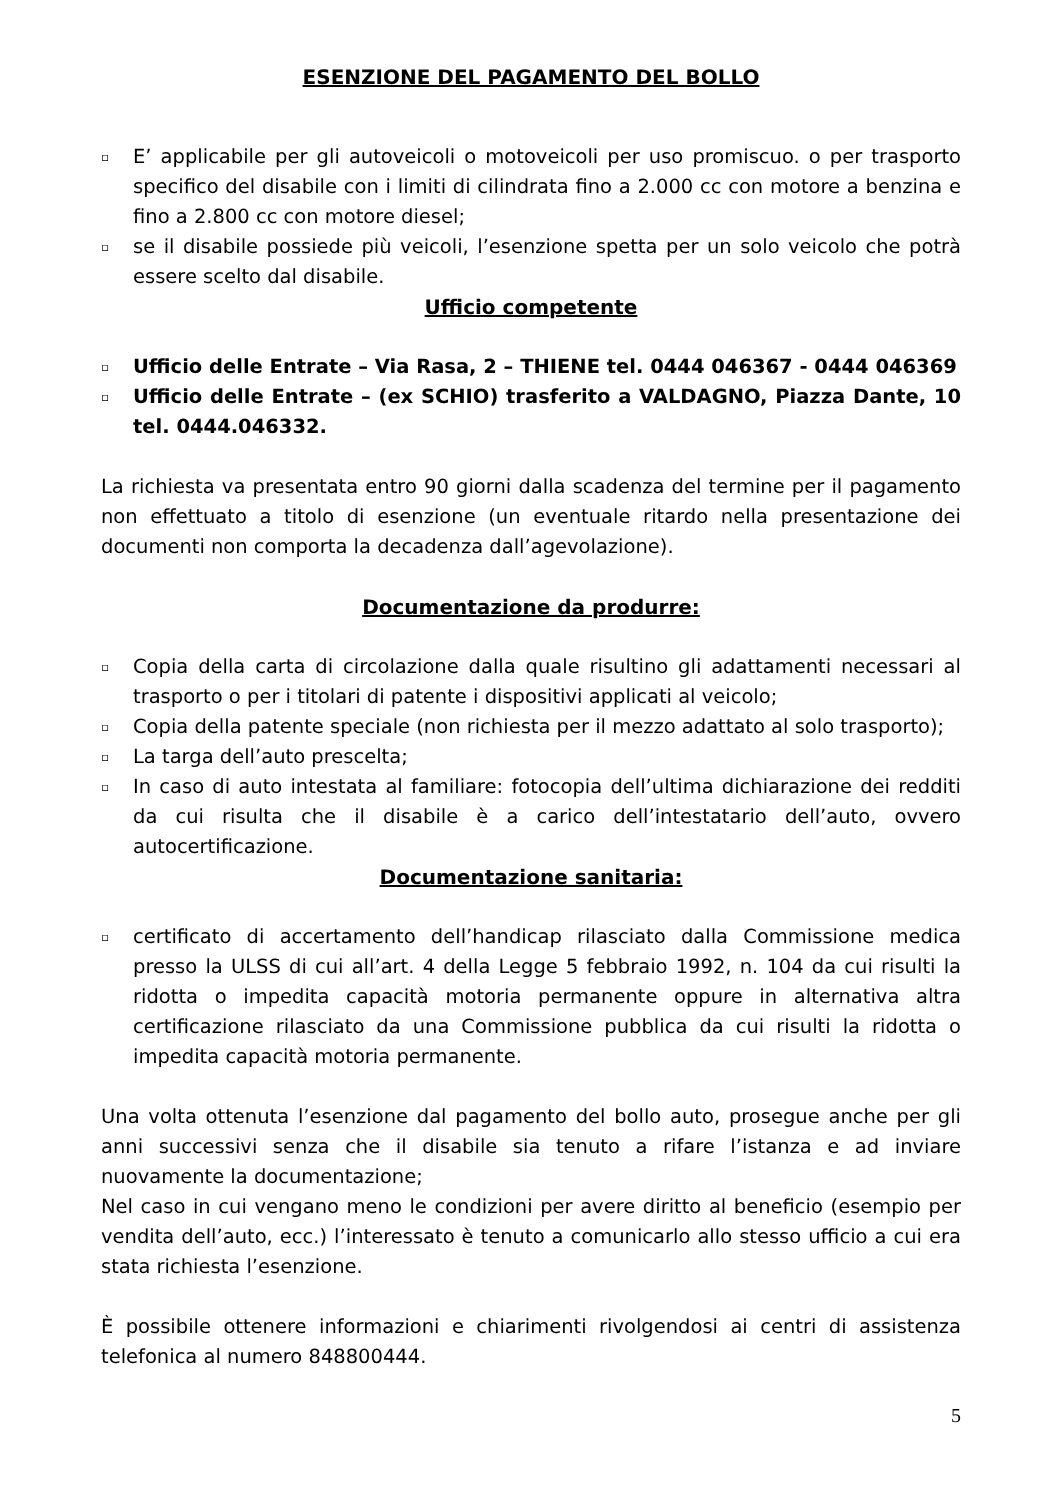ESENZIONE DEL PAGAMENTO DEL BOLLO
▫ E’ applicabile per gli autoveicoli o motoveicoli per uso promiscuo. o per trasporto specifico del disabile con i limiti di cilindrata fino a 2.000 cc con motore a benzina e fino a 2.800 cc con motore diesel;
▫ se il disabile possiede più veicoli, l’esenzione spetta per un solo veicolo che potrà essere scelto dal disabile.
Ufficio competente
▫ Ufficio delle Entrate – Via Rasa, 2 – THIENE tel. 0444 046367 - 0444 046369
▫ Ufficio delle Entrate – (ex SCHIO) trasferito a VALDAGNO, Piazza Dante, 10 tel. 0444.046332.
La richiesta va presentata entro 90 giorni dalla scadenza del termine per il pagamento non effettuato a titolo di esenzione (un eventuale ritardo nella presentazione dei documenti non comporta la decadenza dall’agevolazione).
Documentazione da produrre:
▫ Copia della carta di circolazione dalla quale risultino gli adattamenti necessari al trasporto o per i titolari di patente i dispositivi applicati al veicolo;
▫ Copia della patente speciale (non richiesta per il mezzo adattato al solo trasporto);
▫ La targa dell’auto prescelta;
▫ In caso di auto intestata al familiare: fotocopia dell’ultima dichiarazione dei redditi da cui risulta che il disabile è a carico dell’intestatario dell’auto, ovvero autocertificazione.
Documentazione sanitaria:
▫ certificato di accertamento dell’handicap rilasciato dalla Commissione medica presso la ULSS di cui all’art. 4 della Legge 5 febbraio 1992, n. 104 da cui risulti la ridotta o impedita capacità motoria permanente oppure in alternativa altra certificazione rilasciato da una Commissione pubblica da cui risulti la ridotta o impedita capacità motoria permanente.
Una volta ottenuta l’esenzione dal pagamento del bollo auto, prosegue anche per gli anni successivi senza che il disabile sia tenuto a rifare l’istanza e ad inviare nuovamente la documentazione;
Nel caso in cui vengano meno le condizioni per avere diritto al beneficio (esempio per vendita dell’auto, ecc.) l’interessato è tenuto a comunicarlo allo stesso ufficio a cui era stata richiesta l’esenzione.
È possibile ottenere informazioni e chiarimenti rivolgendosi ai centri di assistenza telefonica al numero 848800444.
5